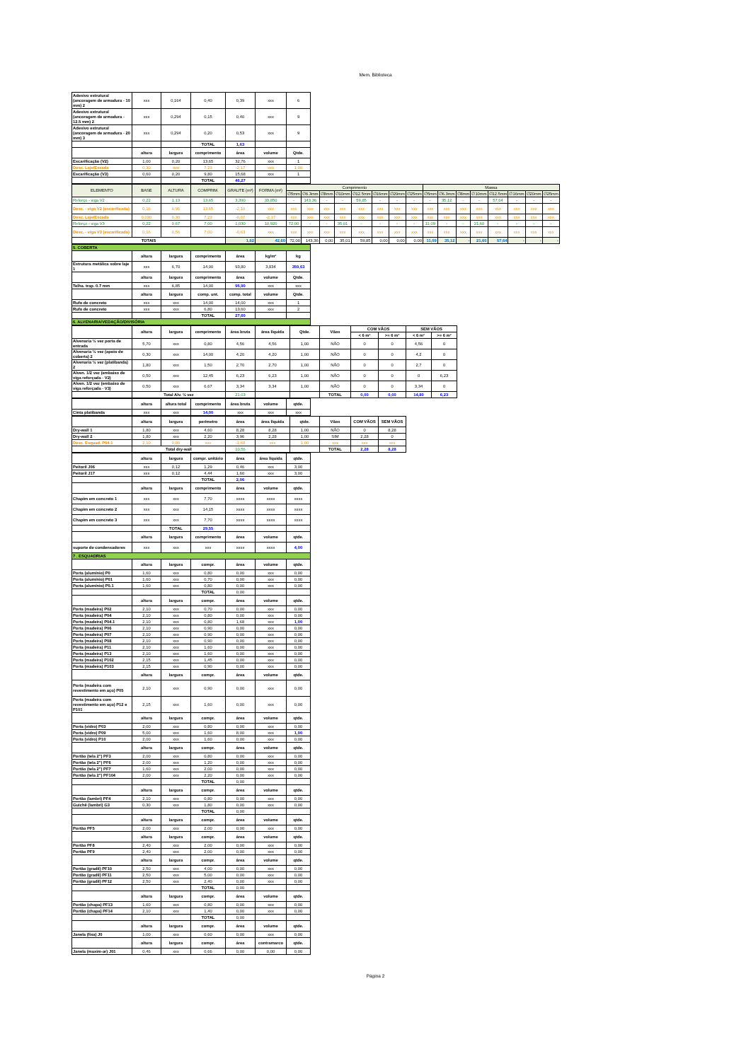Mem. Biblioteca
| Adesivo estrutural (ancoragem de armadura - 10 mm) 2 | xxx | 0,164 | 0,40 | 0,39 | xxx | 6 |
| Adesivo estrutural (ancoragem de armadura - 12.5 mm) 2 | xxx | 0,294 | 0,15 | 0,40 | xxx | 9 |
| Adesivo estrutural (ancoragem de armadura - 20 mm) 3 | xxx | 0,294 | 0,20 | 0,53 | xxx | 9 |
| | | | TOTAL | 1,63 | | |
| | altura | largura | comprimento | área | volume | Qtde. |
| Escarificação (V2) | 1,00 | 0,20 | 13,65 | 32,76 | xxx | 1 |
| Desc. Laje/Escada | 0,30 | xxx | 7,23 | -2,17 | xxx | 1,00 |
| Escarificação (V3) | 0,60 | 0,20 | 9,80 | 15,68 | xxx | 1 |
| | | | TOTAL | 46,27 | | |
| ELEMENTO | BASE | ALTURA | COMPRIM. | GRAUTE (m³) | FORMA (m²) | Comprimento | | | | | | | | Massa | | | | | | | |
| | | | | | | ∅5mm | ∅6.3mm | ∅8mm | ∅10mm | ∅12.5mm | ∅16mm | ∅20mm | ∅25mm | ∅5mm | ∅6.3mm | ∅8mm | ∅10mm | ∅12.5mm | ∅16mm | ∅20mm | ∅25mm |
| Reforço - viga V2 | 0,22 | 1,13 | 13,65 | 3,390 | 33,850 | - | 143,36 | - | - | 59,85 | - | - | - | - | 35,12 | - | - | 57,64 | - | - | - |
| Desc. - viga V2 (escarificada) | 0,16 | 0,96 | 13,65 | -2,10 | xxx | xxx | xxx | xxx | xxx | xxx | xxx | xxx | xxx | xxx | xxx | xxx | xxx | xxx | xxx | xxx | xxx |
| Desc. Laje/Escada | 0,030 | 0,30 | 7,23 | -0,07 | -2,17 | xxx | xxx | xxx | xxx | xxx | xxx | xxx | xxx | xxx | xxx | xxx | xxx | xxx | xxx | xxx | xxx |
| Reforço - viga V3 | 0,22 | 0,67 | 7,00 | 1,030 | 10,920 | 72,00 | - | - | 35,01 | - | - | - | - | 11,09 | - | - | 21,60 | - | - | - | - |
| Desc. - viga V3 (escarificada) | 0,16 | 0,56 | 7,00 | -0,63 | xxx | xxx | xxx | xxx | xxx | xxx | xxx | xxx | xxx | xxx | xxx | xxx | xxx | xxx | xxx | xxx | xxx |
| TOTAIS | | | | 1,62 | 42,60 | 72,00 | 143,36 | 0,00 | 35,01 | 59,85 | 0,00 | 0,00 | 0,00 | 11,09 | 35,12 | - | 21,60 | 57,64 | - | - | - |
| 5. COBERTA | | | | | | |
| | altura | largura | comprimento | área | kg/m² | kg |
| Estrutura metálica sobre laje 1 | xxx | 6,70 | 14,00 | 93,80 | 3,834 | 359,63 |
| | altura | largura | comprimento | área | volume | Qtde. |
| Telha. trap. 0.7 mm | xxx | 6,85 | 14,00 | 95,90 | xxx | xxx |
| | altura | largura | comp. unt. | comp. total | volume | Qtde. |
| Rufo de concreto | xxx | xxx | 14,00 | 14,00 | xxx | 1 |
| Rufo de concreto | xxx | xxx | 6,80 | 13,60 | xxx | 2 |
| | | | TOTAL | 27,60 | | |
| 6. ALVENARIA/VEDAÇÃO/DIVISÓRIA | | | | | | |
| | altura | largura | comprimento | área bruta | área líquida | Qtde. | Vãos | COM VÃOS | | SEM VÃOS | |
| | | | | | | | | < 6 m² | >= 6 m² | < 6 m² | >= 6 m² |
| Alvenaria ½ vez porta de entrada | 5,70 | xxx | 0,80 | 4,56 | 4,56 | 1,00 | NÃO | 0 | 0 | 4,56 | 0 |
| Alvenaria ½ vez (apoio de coberta) 2 | 0,30 | xxx | 14,00 | 4,20 | 4,20 | 1,00 | NÃO | 0 | 0 | 4,2 | 0 |
| Alvenaria ½ vez (platibanda) 2 | 1,80 | xxx | 1,50 | 2,70 | 2,70 | 1,00 | NÃO | 0 | 0 | 2,7 | 0 |
| Alven. 1/2 vez (embaixo de viga reforçada - V2) | 0,50 | xxx | 12,45 | 6,23 | 6,23 | 1,00 | NÃO | 0 | 0 | 0 | 6,23 |
| Alven. 1/2 vez (embaixo de viga reforçada - V3) | 0,50 | xxx | 6,67 | 3,34 | 3,34 | 1,00 | NÃO | 0 | 0 | 3,34 | 0 |
| | Total Alv. ½ vez | | | 21,03 | | | TOTAL | 0,00 | 0,00 | 14,80 | 6,23 |
| | altura | altura total | comprimento | área bruta | volume | qtde. |
| Cinta platibanda | xxx | xxx | 14,00 | xxx | xxx | xxx |
| | altura | largura | perímetro | área | área líquida | qtde. | Vãos | COM VÃOS | SEM VÃOS |
| Dry-wall 1 | 1,80 | xxx | 4,60 | 8,28 | 8,28 | 1,00 | NÃO | 0 | 8,28 |
| Dry-wall 2 | 1,80 | xxx | 2,20 | 3,96 | 2,28 | 1,00 | SIM | 2,28 | 0 |
| Desc. Esquad. P04.1 | 2,10 | 0,80 | xxx | -1,68 | xxx | 1,00 | xxx | xxx | xxx |
| | Total dry-wall | | | 10,56 | | | TOTAL | 2,28 | 8,28 |
| | altura | largura | compr. unitário | área | área líquida | qtde. |
| Peitoril J06 | xxx | 0,12 | 1,29 | 0,46 | xxx | 3,00 |
| Peitoril J17 | xxx | 0,12 | 4,44 | 1,60 | xxx | 3,00 |
| | | | TOTAL | 2,06 | | |
| | altura | largura | comprimento | área | volume | qtde. |
| Chapim em concreto 1 | xxx | xxx | 7,70 | xxxx | xxxx | xxxx |
| Chapim em concreto 2 | xxx | xxx | 14,15 | xxxx | xxxx | xxxx |
| Chapim em concreto 3 | xxx | xxx | 7,70 | xxxx | xxxx | xxxx |
| | | TOTAL | 29,55 | | | |
| | altura | largura | comprimento | área | volume | qtde. |
| suporte de condensadores | xxx | xxx | xxx | xxxx | xxxx | 4,00 |
| 7 . ESQUADRIAS | | | | | | |
| | altura | largura | compr. | área | volume | qtde. |
| Porta (alumínio) P0 | 1,60 | xxx | 0,80 | 0,00 | xxx | 0,00 |
| Porta (alumínio) P01 | 1,60 | xxx | 0,70 | 0,00 | xxx | 0,00 |
| Porta (alumínio) P0.1 | 1,60 | xxx | 0,80 | 0,00 | xxx | 0,00 |
| | | | TOTAL | 0,00 | | |
| | altura | largura | compr. | área | volume | qtde. |
| Porta (madeira) P02 | 2,10 | xxx | 0,70 | 0,00 | xxx | 0,00 |
| Porta (madeira) P04 | 2,10 | xxx | 0,80 | 0,00 | xxx | 0,00 |
| Porta (madeira) P04.1 | 2,10 | xxx | 0,80 | 1,68 | xxx | 1,00 |
| Porta (madeira) P06 | 2,10 | xxx | 0,90 | 0,00 | xxx | 0,00 |
| Porta (madeira) P07 | 2,10 | xxx | 0,90 | 0,00 | xxx | 0,00 |
| Porta (madeira) P08 | 2,10 | xxx | 0,90 | 0,00 | xxx | 0,00 |
| Porta (madeira) P11 | 2,10 | xxx | 1,60 | 0,00 | xxx | 0,00 |
| Porta (madeira) P13 | 2,10 | xxx | 1,60 | 0,00 | xxx | 0,00 |
| Porta (madeira) P102 | 2,15 | xxx | 1,45 | 0,00 | xxx | 0,00 |
| Porta (madeira) P103 | 2,15 | xxx | 0,90 | 0,00 | xxx | 0,00 |
| | altura | largura | compr. | área | volume | qtde. |
| Porta (madeira com revestimento em aço) P05 | 2,10 | xxx | 0,90 | 0,00 | xxx | 0,00 |
| Porta (madeira com revestimento em aço) P12 e P101 | 2,15 | xxx | 1,60 | 0,00 | xxx | 0,00 |
| | altura | largura | compr. | área | volume | qtde. |
| Porta (vidro) P03 | 2,00 | xxx | 0,80 | 0,00 | xxx | 0,00 |
| Porta (vidro) P09 | 5,00 | xxx | 1,60 | 8,00 | xxx | 1,00 |
| Porta (vidro) P10 | 2,00 | xxx | 1,60 | 0,00 | xxx | 0,00 |
| | altura | largura | compr. | área | volume | qtde. |
| Portão (tela 2") PF3 | 2,00 | xxx | 0,80 | 0,00 | xxx | 0,00 |
| Portão (tela 2") PF6 | 2,00 | xxx | 1,20 | 0,00 | xxx | 0,00 |
| Portão (tela 2") PF7 | 1,60 | xxx | 2,00 | 0,00 | xxx | 0,00 |
| Portão (tela 2") PF104 | 2,00 | xxx | 2,20 | 0,00 | xxx | 0,00 |
| | | | TOTAL | 0,00 | | |
| | altura | largura | compr. | área | volume | qtde. |
| Portão (lambri) PF4 | 2,10 | xxx | 0,80 | 0,00 | xxx | 0,00 |
| Guichê (lambri) G3 | 0,30 | xxx | 1,80 | 0,00 | xxx | 0,00 |
| | | | TOTAL | 0,00 | | |
| | altura | largura | compr. | área | volume | qtde. |
| Portão PF5 | 2,00 | xxx | 2,00 | 0,00 | xxx | 0,00 |
| | altura | largura | compr. | área | volume | qtde. |
| Portão PF8 | 2,40 | xxx | 2,00 | 0,00 | xxx | 0,00 |
| Portão PF9 | 2,40 | xxx | 2,00 | 0,00 | xxx | 0,00 |
| | altura | largura | compr. | área | volume | qtde. |
| Portão (gradil) PF10 | 2,50 | xxx | 4,00 | 0,00 | xxx | 0,00 |
| Portão (gradil) PF11 | 2,50 | xxx | 5,00 | 0,00 | xxx | 0,00 |
| Portão (gradil) PF12 | 2,50 | xxx | 2,40 | 0,00 | xxx | 0,00 |
| | | | TOTAL | 0,00 | | |
| | altura | largura | compr. | área | volume | qtde. |
| Portão (chapa) PF13 | 1,60 | xxx | 0,80 | 0,00 | xxx | 0,00 |
| Portão (chapa) PF14 | 2,10 | xxx | 1,40 | 0,00 | xxx | 0,00 |
| | | | TOTAL | 0,00 | | |
| | altura | largura | compr. | área | volume | qtde. |
| Janela (fixa) J0 | 1,00 | xxx | 0,60 | 0,00 | xxx | 0,00 |
| | altura | largura | compr. | área | contramarco | qtde. |
| Janela (maxim-ar) J01 | 0,46 | xxx | 0,66 | 0,00 | 0,00 | 0,00 |
Página 2